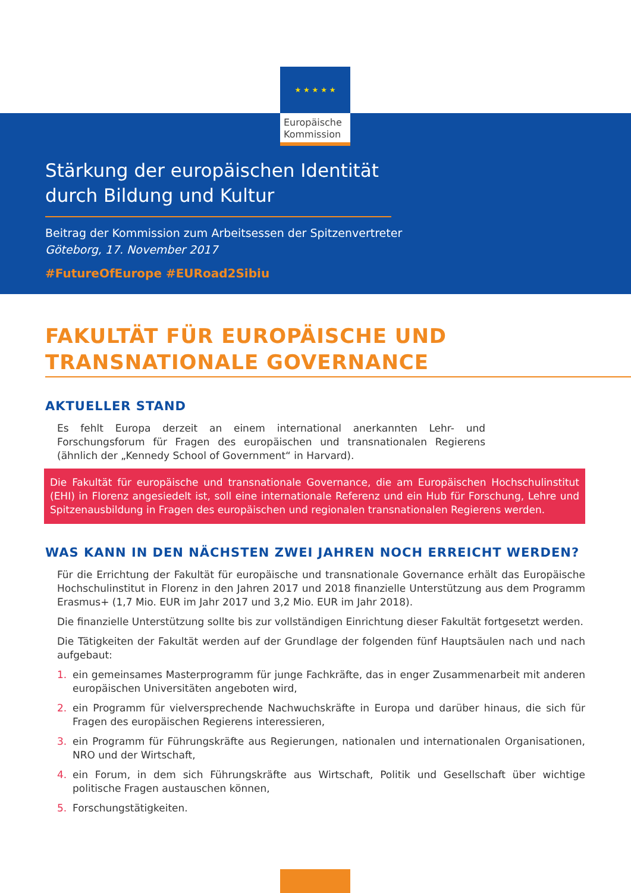★ ★ ★ ★ ★
Europäische Kommission
Stärkung der europäischen Identität durch Bildung und Kultur
Beitrag der Kommission zum Arbeitsessen der Spitzenvertreter
Göteborg, 17. November 2017
#FutureOfEurope #EURoad2Sibiu
FAKULTÄT FÜR EUROPÄISCHE UND TRANSNATIONALE GOVERNANCE
AKTUELLER STAND
Es fehlt Europa derzeit an einem international anerkannten Lehr- und Forschungsforum für Fragen des europäischen und transnationalen Regierens (ähnlich der „Kennedy School of Government“ in Harvard).
Die Fakultät für europäische und transnationale Governance, die am Europäischen Hochschulinstitut (EHI) in Florenz angesiedelt ist, soll eine internationale Referenz und ein Hub für Forschung, Lehre und Spitzenausbildung in Fragen des europäischen und regionalen transnationalen Regierens werden.
WAS KANN IN DEN NÄCHSTEN ZWEI JAHREN NOCH ERREICHT WERDEN?
Für die Errichtung der Fakultät für europäische und transnationale Governance erhält das Europäische Hochschulinstitut in Florenz in den Jahren 2017 und 2018 finanzielle Unterstützung aus dem Programm Erasmus+ (1,7 Mio. EUR im Jahr 2017 und 3,2 Mio. EUR im Jahr 2018).
Die finanzielle Unterstützung sollte bis zur vollständigen Einrichtung dieser Fakultät fortgesetzt werden.
Die Tätigkeiten der Fakultät werden auf der Grundlage der folgenden fünf Hauptsäulen nach und nach aufgebaut:
1. ein gemeinsames Masterprogramm für junge Fachkräfte, das in enger Zusammenarbeit mit anderen europäischen Universitäten angeboten wird,
2. ein Programm für vielversprechende Nachwuchskräfte in Europa und darüber hinaus, die sich für Fragen des europäischen Regierens interessieren,
3. ein Programm für Führungskräfte aus Regierungen, nationalen und internationalen Organisationen, NRO und der Wirtschaft,
4. ein Forum, in dem sich Führungskräfte aus Wirtschaft, Politik und Gesellschaft über wichtige politische Fragen austauschen können,
5. Forschungstätigkeiten.